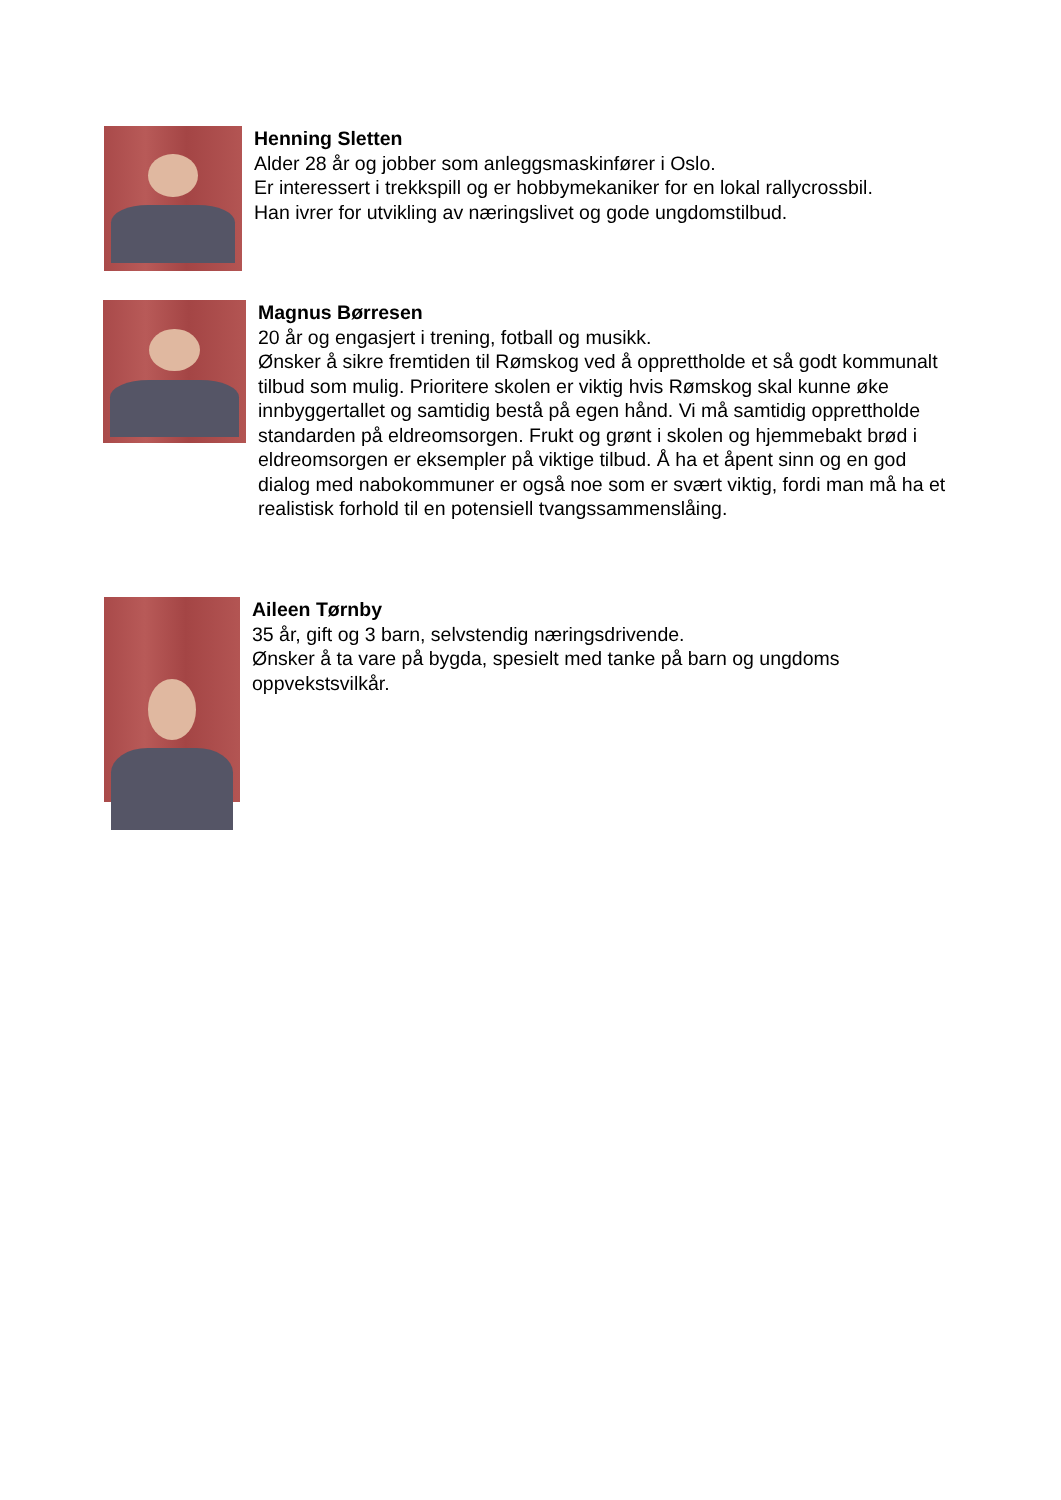Henning Sletten
Alder 28 år og jobber som anleggsmaskinfører i Oslo.
Er interessert i trekkspill og er hobbymekaniker for en lokal rallycrossbil.
Han ivrer for utvikling av næringslivet og gode ungdomstilbud.
Magnus Børresen
20 år og engasjert i trening, fotball og musikk.
Ønsker å sikre fremtiden til Rømskog ved å opprettholde et så godt kommunalt tilbud som mulig. Prioritere skolen er viktig hvis Rømskog skal kunne øke innbyggertallet og samtidig bestå på egen hånd. Vi må samtidig opprettholde standarden på eldreomsorgen. Frukt og grønt i skolen og hjemmebakt brød i eldreomsorgen er eksempler på viktige tilbud. Å ha et åpent sinn og en god dialog med nabokommuner er også noe som er svært viktig, fordi man må ha et realistisk forhold til en potensiell tvangssammenslåing.
Aileen Tørnby
35 år, gift og 3 barn, selvstendig næringsdrivende.
Ønsker å ta vare på bygda, spesielt med tanke på barn og ungdoms oppvekstsvilkår.